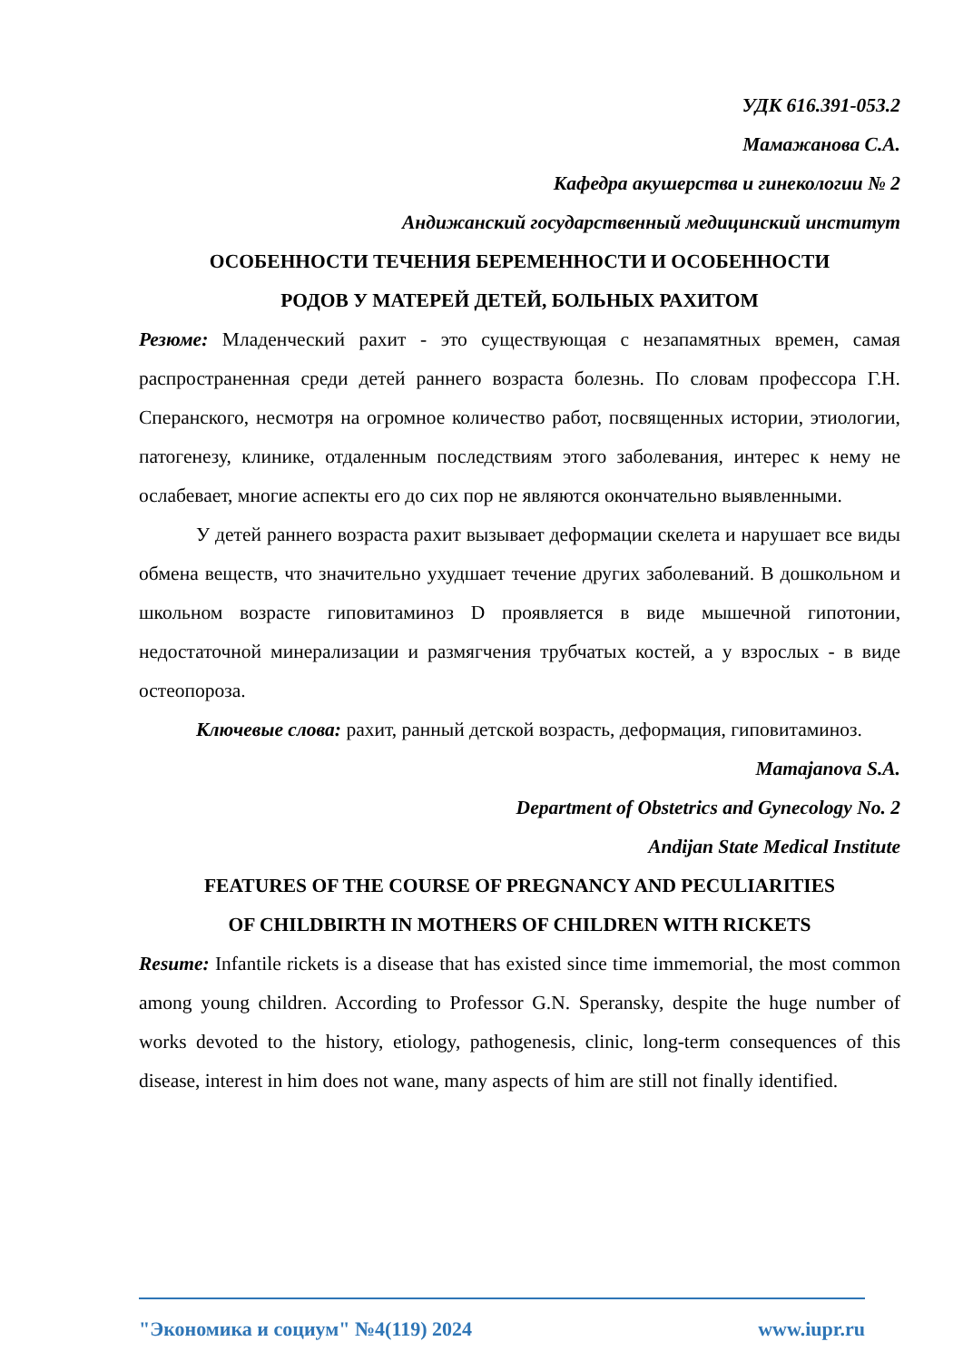УДК 616.391-053.2
Мамажанова С.А.
Кафедра акушерства и гинекологии № 2
Андижанский государственный медицинский институт
ОСОБЕННОСТИ ТЕЧЕНИЯ БЕРЕМЕННОСТИ И ОСОБЕННОСТИ
РОДОВ У МАТЕРЕЙ ДЕТЕЙ, БОЛЬНЫХ РАХИТОМ
Резюме: Младенческий рахит - это существующая с незапамятных времен, самая распространенная среди детей раннего возраста болезнь. По словам профессора Г.Н. Сперанского, несмотря на огромное количество работ, посвященных истории, этиологии, патогенезу, клинике, отдаленным последствиям этого заболевания, интерес к нему не ослабевает, многие аспекты его до сих пор не являются окончательно выявленными.
У детей раннего возраста рахит вызывает деформации скелета и нарушает все виды обмена веществ, что значительно ухудшает течение других заболеваний. В дошкольном и школьном возрасте гиповитаминоз D проявляется в виде мышечной гипотонии, недостаточной минерализации и размягчения трубчатых костей, а у взрослых - в виде остеопороза.
Ключевые слова: рахит, ранный детской возрасть, деформация, гиповитаминоз.
Mamajanova S.A.
Department of Obstetrics and Gynecology No. 2
Andijan State Medical Institute
FEATURES OF THE COURSE OF PREGNANCY AND PECULIARITIES
OF CHILDBIRTH IN MOTHERS OF CHILDREN WITH RICKETS
Resume: Infantile rickets is a disease that has existed since time immemorial, the most common among young children. According to Professor G.N. Speransky, despite the huge number of works devoted to the history, etiology, pathogenesis, clinic, long-term consequences of this disease, interest in him does not wane, many aspects of him are still not finally identified.
"Экономика и социум" №4(119) 2024 www.iupr.ru